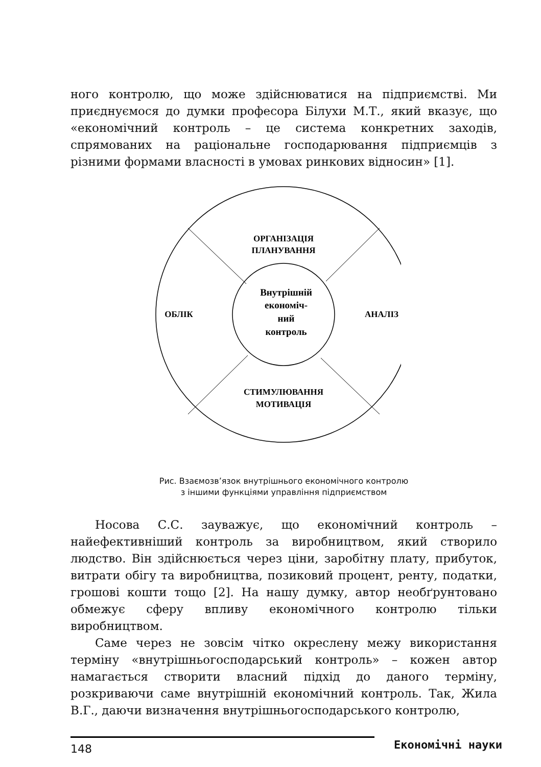ного контролю, що може здійснюватися на підприємстві. Ми приєднуємося до думки професора Білухи М.Т., який вказує, що «економічний контроль – це система конкретних заходів, спрямованих на раціональне господарювання підприємців з різними формами власності в умовах ринкових відносин» [1].
ОРГАНІЗАЦІЯ
ПЛАНУВАННЯ
ОБЛІК
АНАЛІЗ
СТИМУЛЮВАННЯ
МОТИВАЦІЯ
Внутрішній
економіч-
ний
контроль
Рис. Взаємозв’язок внутрішнього економічного контролю
з іншими функціями управління підприємством
Носова С.С. зауважує, що економічний контроль – найефективніший контроль за виробництвом, який створило людство. Він здійснюється через ціни, заробітну плату, прибуток, витрати обігу та виробництва, позиковий процент, ренту, податки, грошові кошти тощо [2]. На нашу думку, автор необґрунтовано обмежує сферу впливу економічного контролю тільки виробництвом.
Саме через не зовсім чітко окреслену межу використання терміну «внутрішньогосподарський контроль» – кожен автор намагається створити власний підхід до даного терміну, розкриваючи саме внутрішній економічний контроль. Так, Жила В.Г., даючи визначення внутрішньогосподарського контролю,
148 Економічні науки